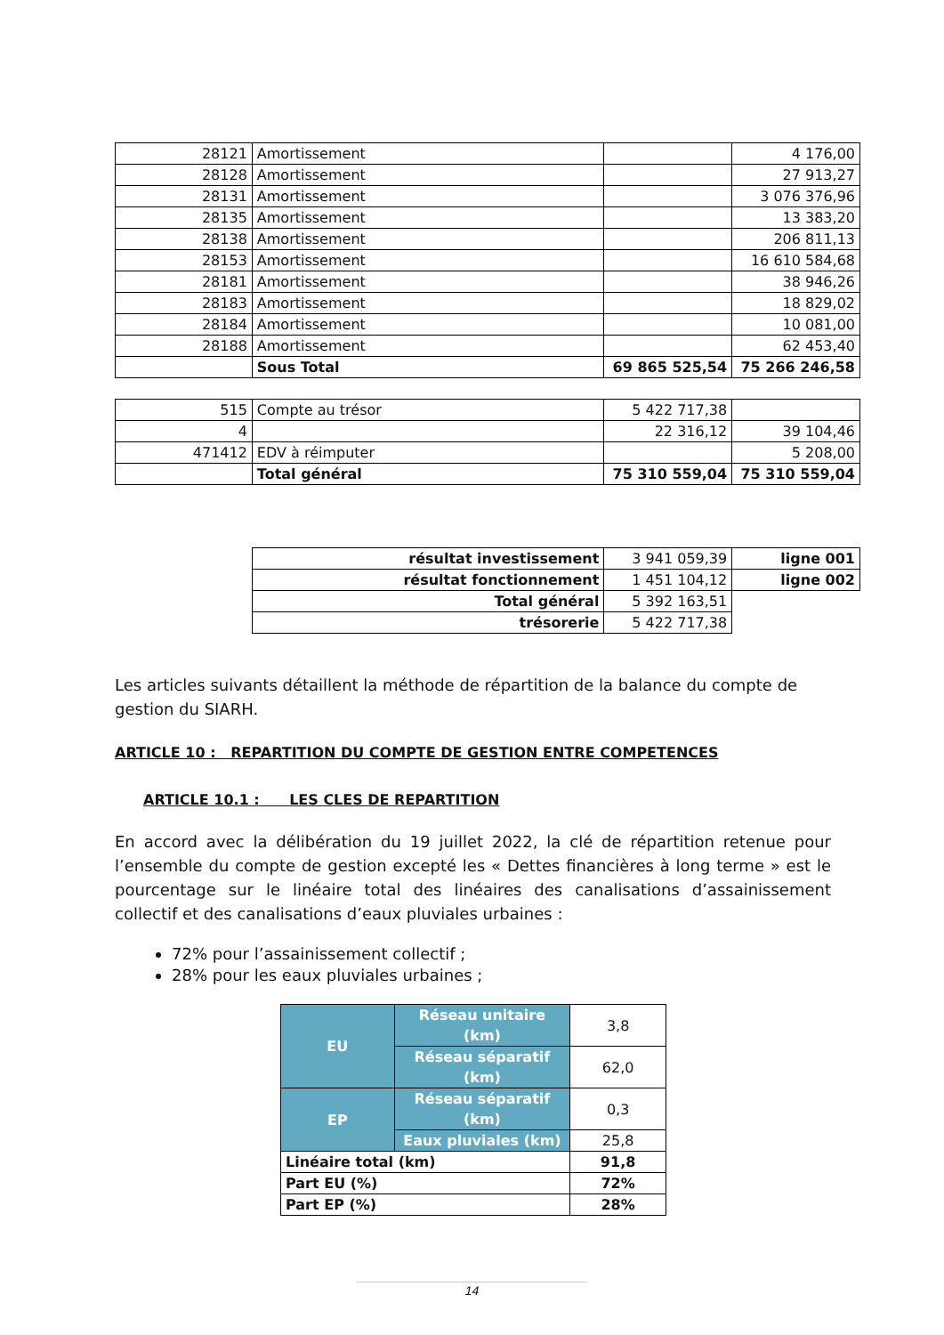| 28121 | Amortissement | | 4 176,00 |
| 28128 | Amortissement | | 27 913,27 |
| 28131 | Amortissement | | 3 076 376,96 |
| 28135 | Amortissement | | 13 383,20 |
| 28138 | Amortissement | | 206 811,13 |
| 28153 | Amortissement | | 16 610 584,68 |
| 28181 | Amortissement | | 38 946,26 |
| 28183 | Amortissement | | 18 829,02 |
| 28184 | Amortissement | | 10 081,00 |
| 28188 | Amortissement | | 62 453,40 |
| | Sous Total | 69 865 525,54 | 75 266 246,58 |
| 515 | Compte au trésor | 5 422 717,38 | |
| 4 | | 22 316,12 | 39 104,46 |
| 471412 | EDV à réimputer | | 5 208,00 |
| | Total général | 75 310 559,04 | 75 310 559,04 |
| résultat investissement | 3 941 059,39 | ligne 001 |
| résultat fonctionnement | 1 451 104,12 | ligne 002 |
| Total général | 5 392 163,51 | |
| trésorerie | 5 422 717,38 | |
Les articles suivants détaillent la méthode de répartition de la balance du compte de gestion du SIARH.
ARTICLE 10 : REPARTITION DU COMPTE DE GESTION ENTRE COMPETENCES
ARTICLE 10.1 : LES CLES DE REPARTITION
En accord avec la délibération du 19 juillet 2022, la clé de répartition retenue pour l’ensemble du compte de gestion excepté les « Dettes financières à long terme » est le pourcentage sur le linéaire total des linéaires des canalisations d’assainissement collectif et des canalisations d’eaux pluviales urbaines :
72% pour l’assainissement collectif ;
28% pour les eaux pluviales urbaines ;
| EU | Réseau unitaire (km) | 3,8 |
| | Réseau séparatif (km) | 62,0 |
| EP | Réseau séparatif (km) | 0,3 |
| | Eaux pluviales (km) | 25,8 |
| Linéaire total (km) | | 91,8 |
| Part EU (%) | | 72% |
| Part EP (%) | | 28% |
14